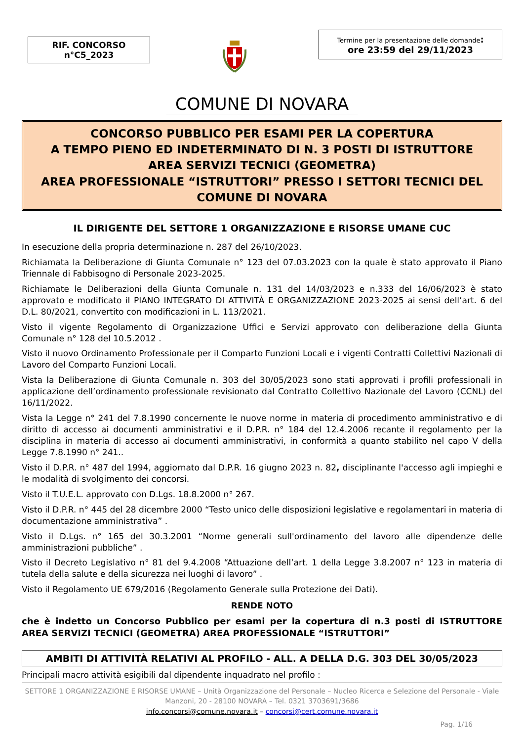RIF. CONCORSO
n°C5_2023
Termine per la presentazione delle domande:
ore 23:59 del 29/11/2023
COMUNE DI NOVARA
CONCORSO PUBBLICO PER ESAMI PER LA COPERTURA
A TEMPO PIENO ED INDETERMINATO DI N. 3 POSTI DI ISTRUTTORE
AREA SERVIZI TECNICI (GEOMETRA)
AREA PROFESSIONALE “ISTRUTTORI” PRESSO I SETTORI TECNICI DEL COMUNE DI NOVARA
IL DIRIGENTE DEL SETTORE 1 ORGANIZZAZIONE E RISORSE UMANE CUC
In esecuzione della propria determinazione n. 287 del 26/10/2023.
Richiamata la Deliberazione di Giunta Comunale n° 123 del 07.03.2023 con la quale è stato approvato il Piano Triennale di Fabbisogno di Personale 2023-2025.
Richiamate le Deliberazioni della Giunta Comunale n. 131 del 14/03/2023 e n.333 del 16/06/2023 è stato approvato e modificato il PIANO INTEGRATO DI ATTIVITÀ E ORGANIZZAZIONE 2023-2025 ai sensi dell’art. 6 del D.L. 80/2021, convertito con modificazioni in L. 113/2021.
Visto il vigente Regolamento di Organizzazione Uffici e Servizi approvato con deliberazione della Giunta Comunale n° 128 del 10.5.2012 .
Visto il nuovo Ordinamento Professionale per il Comparto Funzioni Locali e i vigenti Contratti Collettivi Nazionali di Lavoro del Comparto Funzioni Locali.
Vista la Deliberazione di Giunta Comunale n. 303 del 30/05/2023 sono stati approvati i profili professionali in applicazione dell’ordinamento professionale revisionato dal Contratto Collettivo Nazionale del Lavoro (CCNL) del 16/11/2022.
Vista la Legge n° 241 del 7.8.1990 concernente le nuove norme in materia di procedimento amministrativo e di diritto di accesso ai documenti amministrativi e il D.P.R. n° 184 del 12.4.2006 recante il regolamento per la disciplina in materia di accesso ai documenti amministrativi, in conformità a quanto stabilito nel capo V della Legge 7.8.1990 n° 241..
Visto il D.P.R. n° 487 del 1994, aggiornato dal D.P.R. 16 giugno 2023 n. 82, disciplinante l'accesso agli impieghi e le modalità di svolgimento dei concorsi.
Visto il T.U.E.L. approvato con D.Lgs. 18.8.2000 n° 267.
Visto il D.P.R. n° 445 del 28 dicembre 2000 “Testo unico delle disposizioni legislative e regolamentari in materia di documentazione amministrativa” .
Visto il D.Lgs. n° 165 del 30.3.2001 “Norme generali sull'ordinamento del lavoro alle dipendenze delle amministrazioni pubbliche” .
Visto il Decreto Legislativo n° 81 del 9.4.2008 “Attuazione dell’art. 1 della Legge 3.8.2007 n° 123 in materia di tutela della salute e della sicurezza nei luoghi di lavoro” .
Visto il Regolamento UE 679/2016 (Regolamento Generale sulla Protezione dei Dati).
RENDE NOTO
che è indetto un Concorso Pubblico per esami per la copertura di n.3 posti di ISTRUTTORE AREA SERVIZI TECNICI (GEOMETRA) AREA PROFESSIONALE “ISTRUTTORI”
AMBITI DI ATTIVITÀ RELATIVI AL PROFILO - ALL. A DELLA D.G. 303 DEL 30/05/2023
Principali macro attività esigibili dal dipendente inquadrato nel profilo :
SETTORE 1 ORGANIZZAZIONE E RISORSE UMANE – Unità Organizzazione del Personale – Nucleo Ricerca e Selezione del Personale - Viale Manzoni, 20 - 28100 NOVARA – Tel. 0321 3703691/3686
info.concorsi@comune.novara.it – concorsi@cert.comune.novara.it
Pag. 1/16